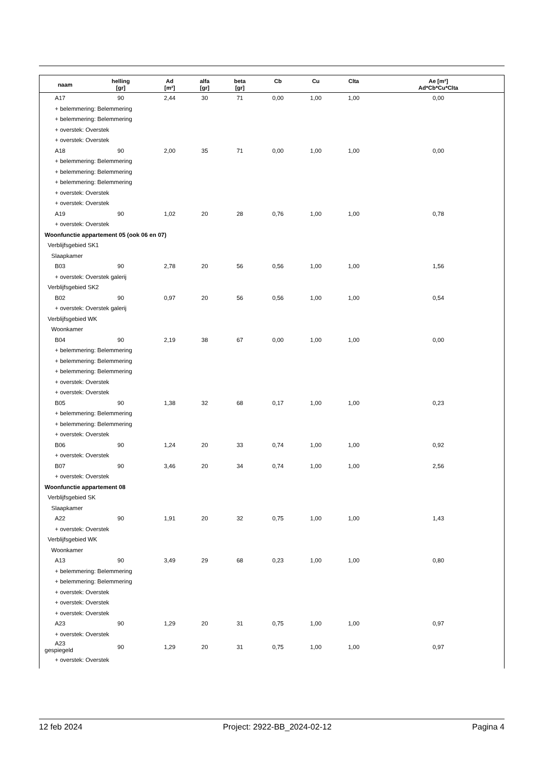| naam | helling [gr] | Ad [m²] | alfa [gr] | beta [gr] | Cb | Cu | Clta | Ae [m²] Ad*Cb*Cu*Clta |
| --- | --- | --- | --- | --- | --- | --- | --- | --- |
| A17 | 90 | 2,44 | 30 | 71 | 0,00 | 1,00 | 1,00 | 0,00 |
| + belemmering: Belemmering | | | | | | | | |
| + belemmering: Belemmering | | | | | | | | |
| + overstek: Overstek | | | | | | | | |
| + overstek: Overstek | | | | | | | | |
| A18 | 90 | 2,00 | 35 | 71 | 0,00 | 1,00 | 1,00 | 0,00 |
| + belemmering: Belemmering | | | | | | | | |
| + belemmering: Belemmering | | | | | | | | |
| + belemmering: Belemmering | | | | | | | | |
| + overstek: Overstek | | | | | | | | |
| + overstek: Overstek | | | | | | | | |
| A19 | 90 | 1,02 | 20 | 28 | 0,76 | 1,00 | 1,00 | 0,78 |
| + overstek: Overstek | | | | | | | | |
| Woonfunctie appartement 05 (ook 06 en 07) | | | | | | | | |
| Verblijfsgebied SK1 | | | | | | | | |
| Slaapkamer | | | | | | | | |
| B03 | 90 | 2,78 | 20 | 56 | 0,56 | 1,00 | 1,00 | 1,56 |
| + overstek: Overstek galerij | | | | | | | | |
| Verblijfsgebied SK2 | | | | | | | | |
| B02 | 90 | 0,97 | 20 | 56 | 0,56 | 1,00 | 1,00 | 0,54 |
| + overstek: Overstek galerij | | | | | | | | |
| Verblijfsgebied WK | | | | | | | | |
| Woonkamer | | | | | | | | |
| B04 | 90 | 2,19 | 38 | 67 | 0,00 | 1,00 | 1,00 | 0,00 |
| + belemmering: Belemmering | | | | | | | | |
| + belemmering: Belemmering | | | | | | | | |
| + belemmering: Belemmering | | | | | | | | |
| + overstek: Overstek | | | | | | | | |
| + overstek: Overstek | | | | | | | | |
| B05 | 90 | 1,38 | 32 | 68 | 0,17 | 1,00 | 1,00 | 0,23 |
| + belemmering: Belemmering | | | | | | | | |
| + belemmering: Belemmering | | | | | | | | |
| + overstek: Overstek | | | | | | | | |
| B06 | 90 | 1,24 | 20 | 33 | 0,74 | 1,00 | 1,00 | 0,92 |
| + overstek: Overstek | | | | | | | | |
| B07 | 90 | 3,46 | 20 | 34 | 0,74 | 1,00 | 1,00 | 2,56 |
| + overstek: Overstek | | | | | | | | |
| Woonfunctie appartement 08 | | | | | | | | |
| Verblijfsgebied SK | | | | | | | | |
| Slaapkamer | | | | | | | | |
| A22 | 90 | 1,91 | 20 | 32 | 0,75 | 1,00 | 1,00 | 1,43 |
| + overstek: Overstek | | | | | | | | |
| Verblijfsgebied WK | | | | | | | | |
| Woonkamer | | | | | | | | |
| A13 | 90 | 3,49 | 29 | 68 | 0,23 | 1,00 | 1,00 | 0,80 |
| + belemmering: Belemmering | | | | | | | | |
| + belemmering: Belemmering | | | | | | | | |
| + overstek: Overstek | | | | | | | | |
| + overstek: Overstek | | | | | | | | |
| + overstek: Overstek | | | | | | | | |
| A23 | 90 | 1,29 | 20 | 31 | 0,75 | 1,00 | 1,00 | 0,97 |
| + overstek: Overstek | | | | | | | | |
| A23 gespiegeld | 90 | 1,29 | 20 | 31 | 0,75 | 1,00 | 1,00 | 0,97 |
| + overstek: Overstek | | | | | | | | |
12 feb 2024 Project: 2922-BB_2024-02-12 Pagina 4